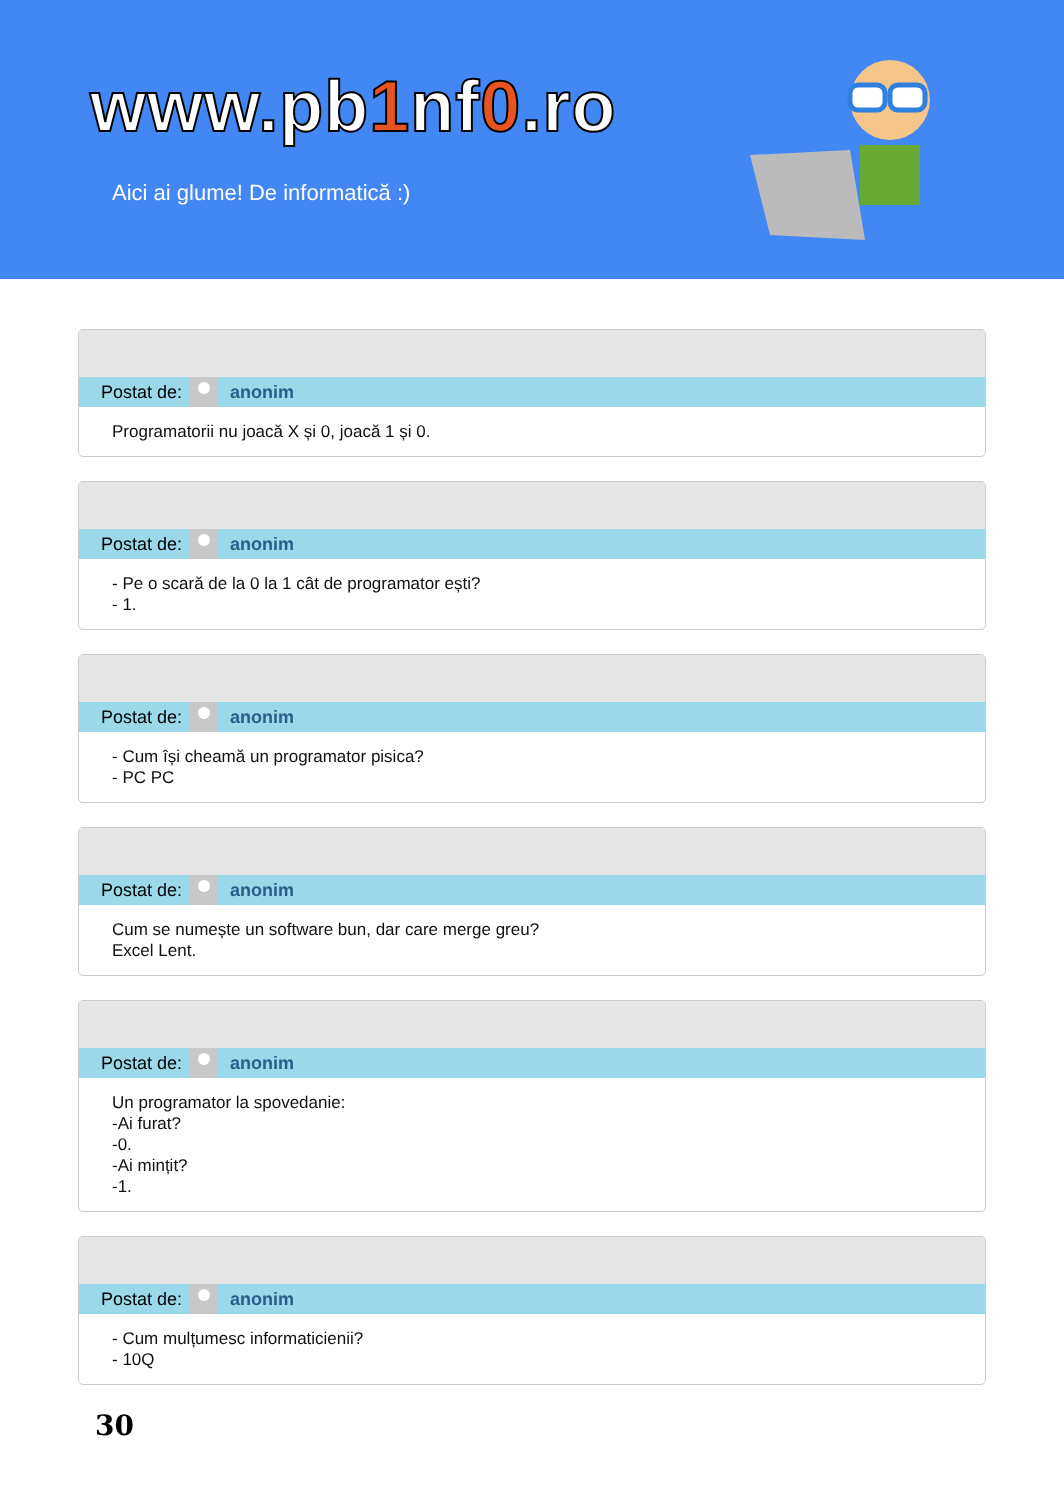www.pb1nf0.ro
Aici ai glume! De informatică :)
Postat de:
anonim
Programatorii nu joacă X și 0, joacă 1 și 0.
Postat de:
anonim
- Pe o scară de la 0 la 1 cât de programator ești?
- 1.
Postat de:
anonim
- Cum își cheamă un programator pisica?
- PC PC
Postat de:
anonim
Cum se numește un software bun, dar care merge greu?
Excel Lent.
Postat de:
anonim
Un programator la spovedanie:
-Ai furat?
-0.
-Ai mințit?
-1.
Postat de:
anonim
- Cum mulțumesc informaticienii?
- 10Q
30